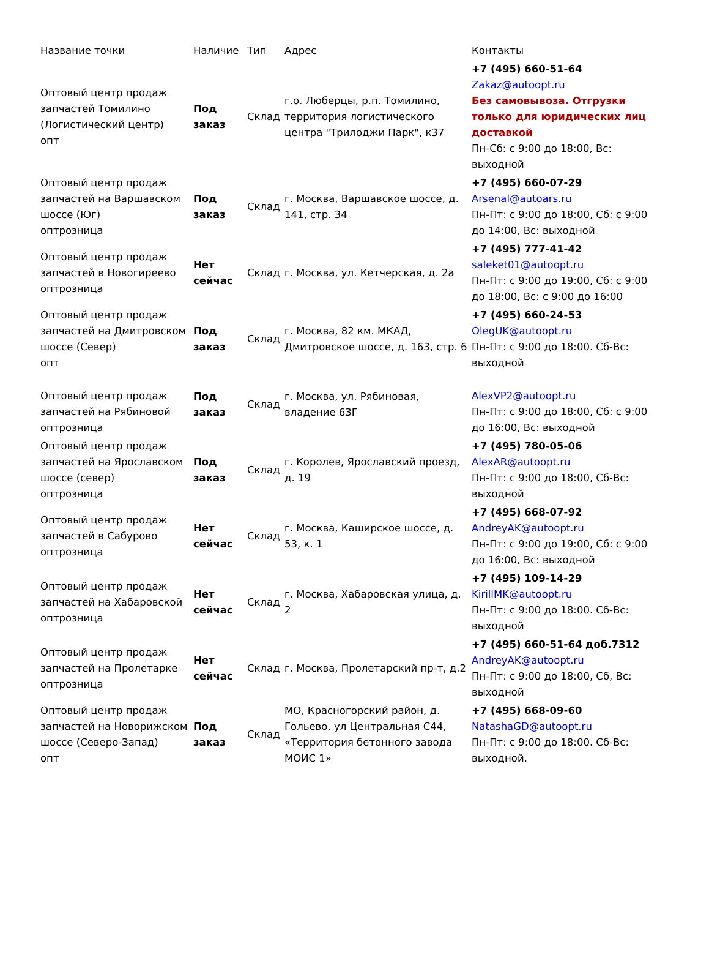| Название точки | Наличие | Тип | Адрес | Контакты |
| --- | --- | --- | --- | --- |
| Оптовый центр продаж запчастей Томилино (Логистический центр) опт | Под заказ | Склад | г.о. Люберцы, р.п. Томилино, территория логистического центра "Трилоджи Парк", к37 | +7 (495) 660-51-64 Zakaz@autoopt.ru Без самовывоза. Отгрузки только для юридических лиц доставкой Пн-Сб: с 9:00 до 18:00, Вс: выходной |
| Оптовый центр продаж запчастей на Варшавском шоссе (Юг) оптрозница | Под заказ | Склад | г. Москва, Варшавское шоссе, д. 141, стр. 34 | +7 (495) 660-07-29 Arsenal@autoars.ru Пн-Пт: с 9:00 до 18:00, Сб: с 9:00 до 14:00, Вс: выходной |
| Оптовый центр продаж запчастей в Новогиреево оптрозница | Нет сейчас | Склад | г. Москва, ул. Кетчерская, д. 2а | +7 (495) 777-41-42 saleket01@autoopt.ru Пн-Пт: с 9:00 до 19:00, Сб: с 9:00 до 18:00, Вс: с 9:00 до 16:00 |
| Оптовый центр продаж запчастей на Дмитровском шоссе (Север) опт | Под заказ | Склад | г. Москва, 82 км. МКАД, Дмитровское шоссе, д. 163, стр. 6 | +7 (495) 660-24-53 OlegUK@autoopt.ru Пн-Пт: с 9:00 до 18:00. Сб-Вс: выходной |
| Оптовый центр продаж запчастей на Рябиновой оптрозница | Под заказ | Склад | г. Москва, ул. Рябиновая, владение 63Г | AlexVP2@autoopt.ru Пн-Пт: с 9:00 до 18:00, Сб: с 9:00 до 16:00, Вс: выходной |
| Оптовый центр продаж запчастей на Ярославском шоссе (север) оптрозница | Под заказ | Склад | г. Королев, Ярославский проезд, д. 19 | +7 (495) 780-05-06 AlexAR@autoopt.ru Пн-Пт: с 9:00 до 18:00, Сб-Вс: выходной |
| Оптовый центр продаж запчастей в Сабурово оптрозница | Нет сейчас | Склад | г. Москва, Каширское шоссе, д. 53, к. 1 | +7 (495) 668-07-92 AndreyAK@autoopt.ru Пн-Пт: с 9:00 до 19:00, Сб: с 9:00 до 16:00, Вс: выходной |
| Оптовый центр продаж запчастей на Хабаровской оптрозница | Нет сейчас | Склад | г. Москва, Хабаровская улица, д. 2 | +7 (495) 109-14-29 KirillMK@autoopt.ru Пн-Пт: с 9:00 до 18:00. Сб-Вс: выходной |
| Оптовый центр продаж запчастей на Пролетарке оптрозница | Нет сейчас | Склад | г. Москва, Пролетарский пр-т, д.2 | +7 (495) 660-51-64 доб.7312 AndreyAK@autoopt.ru Пн-Пт: с 9:00 до 18:00, Сб, Вс: выходной |
| Оптовый центр продаж запчастей на Новорижском шоссе (Северо-Запад) опт | Под заказ | Склад | МО, Красногорский район, д. Гольево, ул Центральная С44, «Территория бетонного завода МОИС 1» | +7 (495) 668-09-60 NatashaGD@autoopt.ru Пн-Пт: с 9:00 до 18:00. Сб-Вс: выходной. |